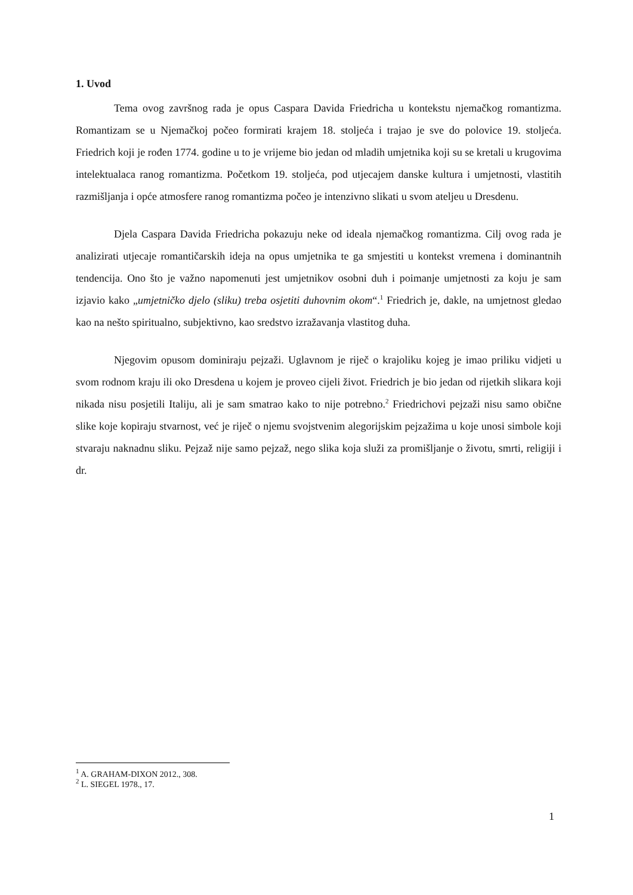1. Uvod
Tema ovog završnog rada je opus Caspara Davida Friedricha u kontekstu njemačkog romantizma. Romantizam se u Njemačkoj počeo formirati krajem 18. stoljeća i trajao je sve do polovice 19. stoljeća. Friedrich koji je rođen 1774. godine u to je vrijeme bio jedan od mladih umjetnika koji su se kretali u krugovima intelektualaca ranog romantizma. Početkom 19. stoljeća, pod utjecajem danske kultura i umjetnosti, vlastitih razmišljanja i opće atmosfere ranog romantizma počeo je intenzivno slikati u svom ateljeu u Dresdenu.
Djela Caspara Davida Friedricha pokazuju neke od ideala njemačkog romantizma. Cilj ovog rada je analizirati utjecaje romantičarskih ideja na opus umjetnika te ga smjestiti u kontekst vremena i dominantnih tendencija. Ono što je važno napomenuti jest umjetnikov osobni duh i poimanje umjetnosti za koju je sam izjavio kako „umjetničko djelo (sliku) treba osjetiti duhovnim okom“.<sup>1</sup> Friedrich je, dakle, na umjetnost gledao kao na nešto spiritualno, subjektivno, kao sredstvo izražavanja vlastitog duha.
Njegovim opusom dominiraju pejzaži. Uglavnom je riječ o krajoliku kojeg je imao priliku vidjeti u svom rodnom kraju ili oko Dresdena u kojem je proveo cijeli život. Friedrich je bio jedan od rijetkih slikara koji nikada nisu posjetili Italiju, ali je sam smatrao kako to nije potrebno.<sup>2</sup> Friedrichovi pejzaži nisu samo obične slike koje kopiraju stvarnost, već je riječ o njemu svojstvenim alegorijskim pejzažima u koje unosi simbole koji stvaraju naknadnu sliku. Pejzaž nije samo pejzaž, nego slika koja služi za promišljanje o životu, smrti, religiji i dr.
<sup>1</sup> A. GRAHAM-DIXON 2012., 308.
<sup>2</sup> L. SIEGEL 1978., 17.
1